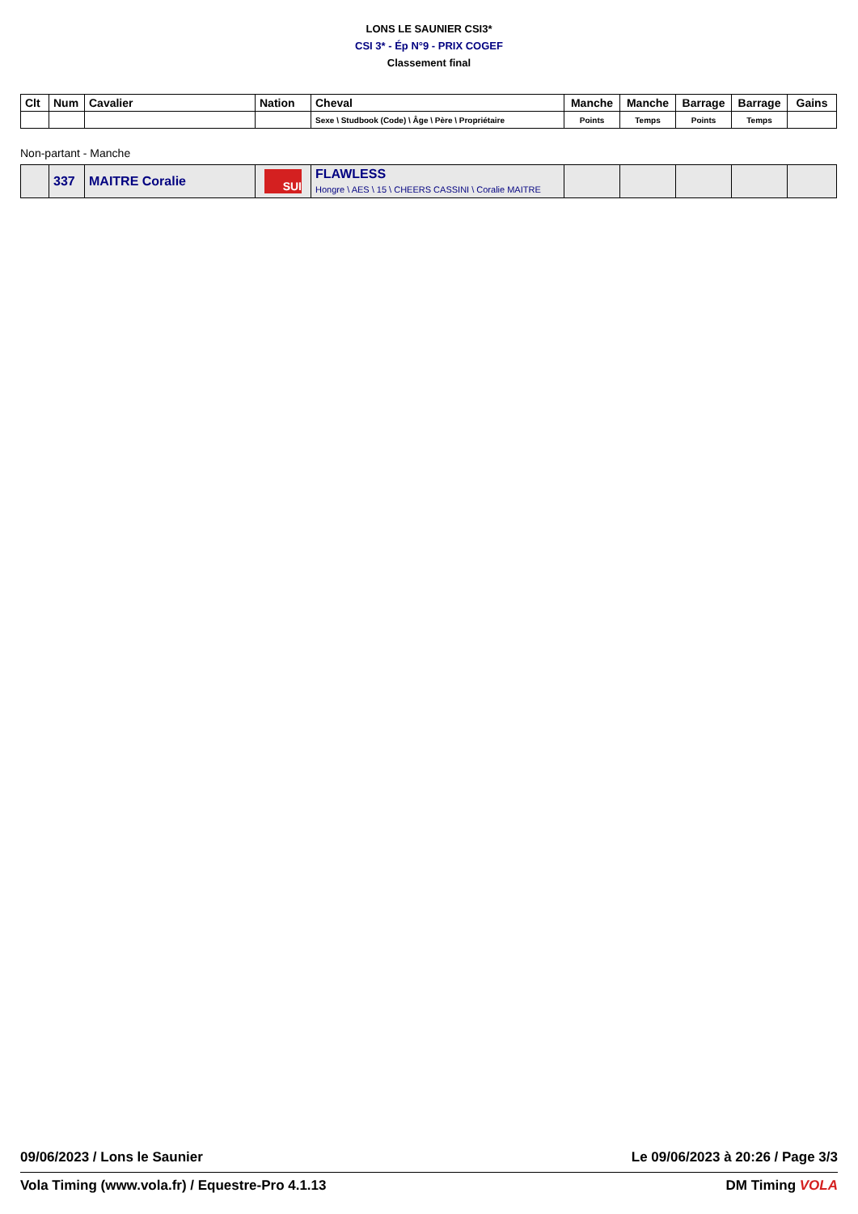LONS LE SAUNIER CSI3*
CSI 3* - Ép N°9 - PRIX COGEF
Classement final
| Clt | Num | Cavalier | Nation | Cheval | Manche | Manche | Barrage | Barrage | Gains |
| --- | --- | --- | --- | --- | --- | --- | --- | --- | --- |
| | | | | Sexe \ Studbook (Code) \ Âge \ Père \ Propriétaire | Points | Temps | Points | Temps | |
Non-partant - Manche
| | 337 | MAITRE Coralie | SUI | FLAWLESS Hongre \ AES \ 15 \ CHEERS CASSINI \ Coralie MAITRE | | | | | |
09/06/2023 / Lons le Saunier Le 09/06/2023 à 20:26 / Page 3/3
Vola Timing (www.vola.fr) / Equestre-Pro 4.1.13 DM Timing VOLA